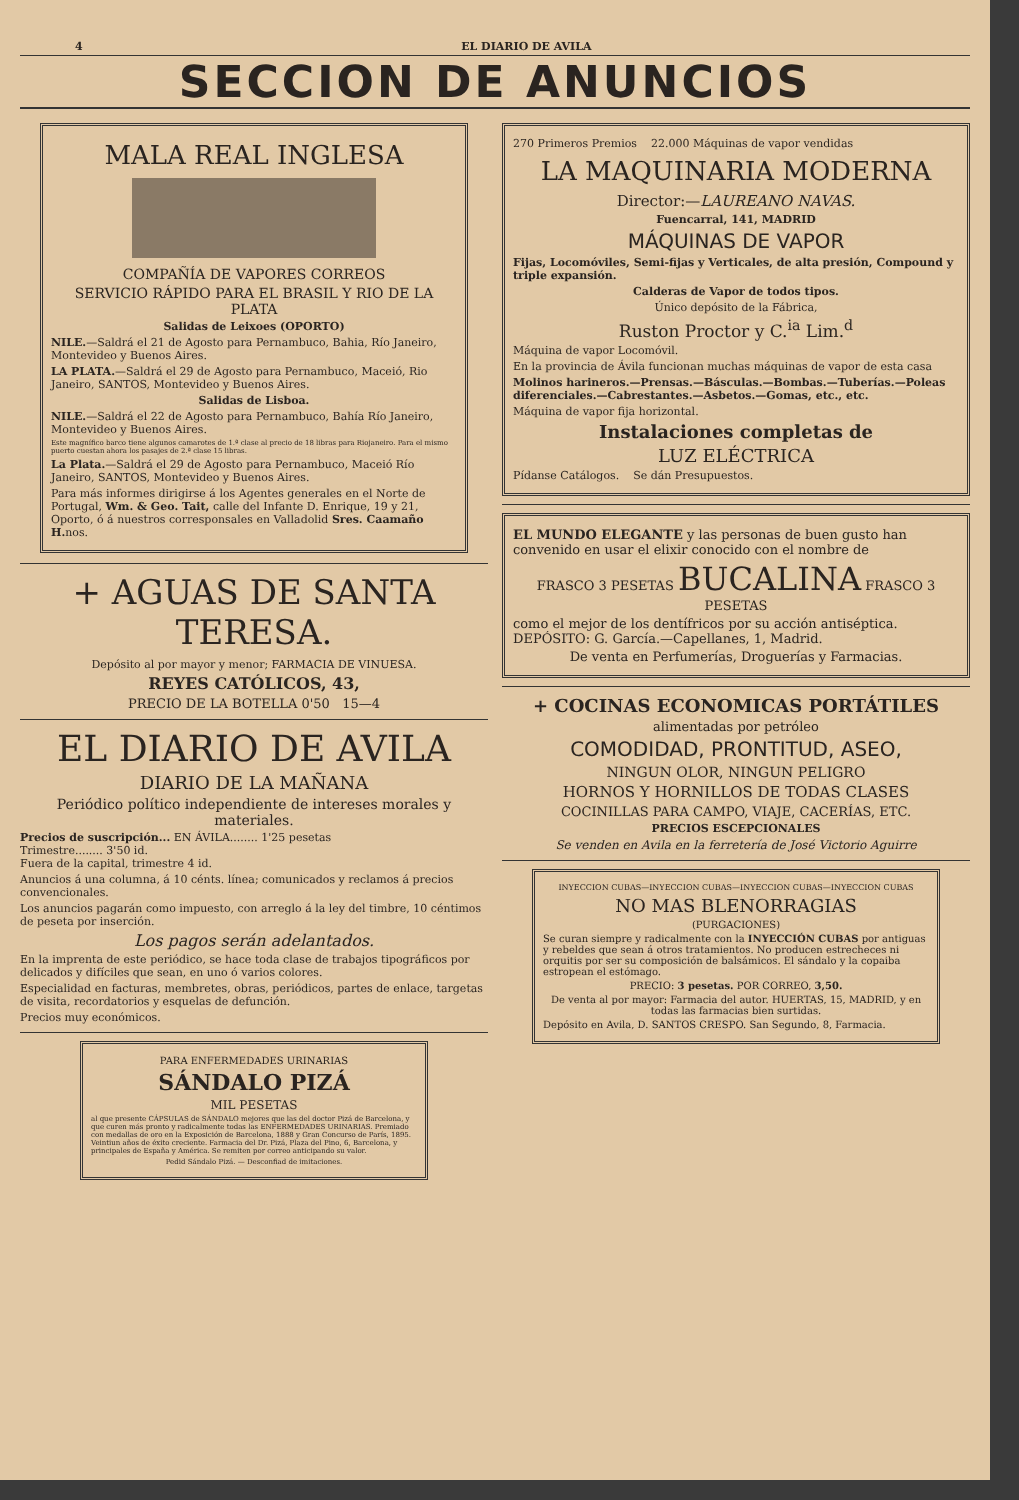4 EL DIARIO DE AVILA
SECCION DE ANUNCIOS
MALA REAL INGLESA
COMPAÑÍA DE VAPORES CORREOS
SERVICIO RÁPIDO PARA EL BRASIL Y RIO DE LA PLATA
Salidas de Leixoes (OPORTO)
NILE.—Saldrá el 21 de Agosto para Pernambuco, Bahia, Río Janeiro, Montevideo y Buenos Aires.
LA PLATA.—Saldrá el 29 de Agosto para Pernambuco, Maceió, Rio Janeiro, SANTOS, Montevideo y Buenos Aires.
Salidas de Lisboa.
NILE.—Saldrá el 22 de Agosto para Pernambuco, Bahía Río Janeiro, Montevideo y Buenos Aires.
Este magnífico barco tiene algunos camarotes de 1.ª clase al precio de 18 libras para Riojaneiro. Para el mismo puerto cuestan ahora los pasajes de 2.ª clase 15 libras.
La Plata.—Saldrá el 29 de Agosto para Pernambuco, Maceió Río Janeiro, SANTOS, Montevideo y Buenos Aires.
Para más informes dirigirse á los Agentes generales en el Norte de Portugal, Wm. & Geo. Tait, calle del Infante D. Enrique, 19 y 21, Oporto, ó á nuestros corresponsales en Valladolid Sres. Caamaño H. nos.
+ AGUAS DE SANTA TERESA.
Depósito al por mayor y menor; FARMACIA DE VINUESA.
REYES CATÓLICOS, 43,
PRECIO DE LA BOTELLA 0'50 15—4
EL DIARIO DE AVILA
DIARIO DE LA MAÑANA
Periódico político independiente de intereses morales y materiales.
Precios de suscripción... EN ÁVILA........ 1'25 pesetas
Trimestre........ 3'50 id.
Fuera de la capital, trimestre 4 id.
Anuncios á una columna, á 10 cénts. línea; comunicados y reclamos á precios convencionales.
Los anuncios pagarán como impuesto, con arreglo á la ley del timbre, 10 céntimos de peseta por inserción.
Los pagos serán adelantados.
En la imprenta de este periódico, se hace toda clase de trabajos tipográficos por delicados y difíciles que sean, en uno ó varios colores.
Especialidad en facturas, membretes, obras, periódicos, partes de enlace, targetas de visita, recordatorios y esquelas de defunción.
Precios muy económicos.
PARA ENFERMEDADES URINARIAS
SÁNDALO PIZÁ
MIL PESETAS
al que presente CÁPSULAS de SÁNDALO mejores que las del doctor Pizá de Barcelona, y que curen más pronto y radicalmente todas las ENFERMEDADES URINARIAS. Premiado con medallas de oro en la Exposición de Barcelona, 1888 y Gran Concurso de París, 1895. Veintiun años de éxito creciente. Farmacia del Dr. Pizá, Plaza del Pino, 6, Barcelona, y principales de España y América. Se remiten por correo anticipando su valor.
Pedid Sándalo Pizá. — Desconfiad de imitaciones.
270 Primeros Premios 22.000 Máquinas de vapor vendidas
LA MAQUINARIA MODERNA
Director:—LAUREANO NAVAS.
Fuencarral, 141, MADRID
MÁQUINAS DE VAPOR
Fijas, Locomóviles, Semi-fijas y Verticales, de alta presión, Compound y triple expansión.
Calderas de Vapor de todos tipos.
Único depósito de la Fábrica,
Ruston Proctor y C.<sup>ia</sup> Lim.<sup>d</sup>
Máquina de vapor Locomóvil.
En la provincia de Ávila funcionan muchas máquinas de vapor de esta casa
Molinos harineros.—Prensas.—Básculas.—Bombas.—Tuberías.—Poleas diferenciales.—Cabrestantes.—Asbetos.—Gomas, etc., etc.
Máquina de vapor fija horizontal.
Instalaciones completas de
LUZ ELÉCTRICA
Pídanse Catálogos. Se dán Presupuestos.
EL MUNDO ELEGANTE y las personas de buen gusto han convenido en usar el elixir conocido con el nombre de
FRASCO 3 PESETAS BUCALINA FRASCO 3 PESETAS
como el mejor de los dentífricos por su acción antiséptica. DEPÓSITO: G. García.—Capellanes, 1, Madrid.
De venta en Perfumerías, Droguerías y Farmacias.
+ COCINAS ECONOMICAS PORTÁTILES
alimentadas por petróleo
COMODIDAD, PRONTITUD, ASEO,
NINGUN OLOR, NINGUN PELIGRO
HORNOS Y HORNILLOS DE TODAS CLASES
COCINILLAS PARA CAMPO, VIAJE, CACERÍAS, ETC.
PRECIOS ESCEPCIONALES
Se venden en Avila en la ferretería de José Victorio Aguirre
INYECCION CUBAS—INYECCION CUBAS—INYECCION CUBAS—INYECCION CUBAS
NO MAS BLENORRAGIAS
(PURGACIONES)
Se curan siempre y radicalmente con la INYECCIÓN CUBAS por antiguas y rebeldes que sean á otros tratamientos. No producen estrecheces ni orquitis por ser su composición de balsámicos. El sándalo y la copaiba estropean el estómago.
PRECIO: 3 pesetas. POR CORREO, 3,50.
De venta al por mayor: Farmacia del autor. HUERTAS, 15, MADRID, y en todas las farmacias bien surtidas.
Depósito en Avila, D. SANTOS CRESPO. San Segundo, 8, Farmacia.